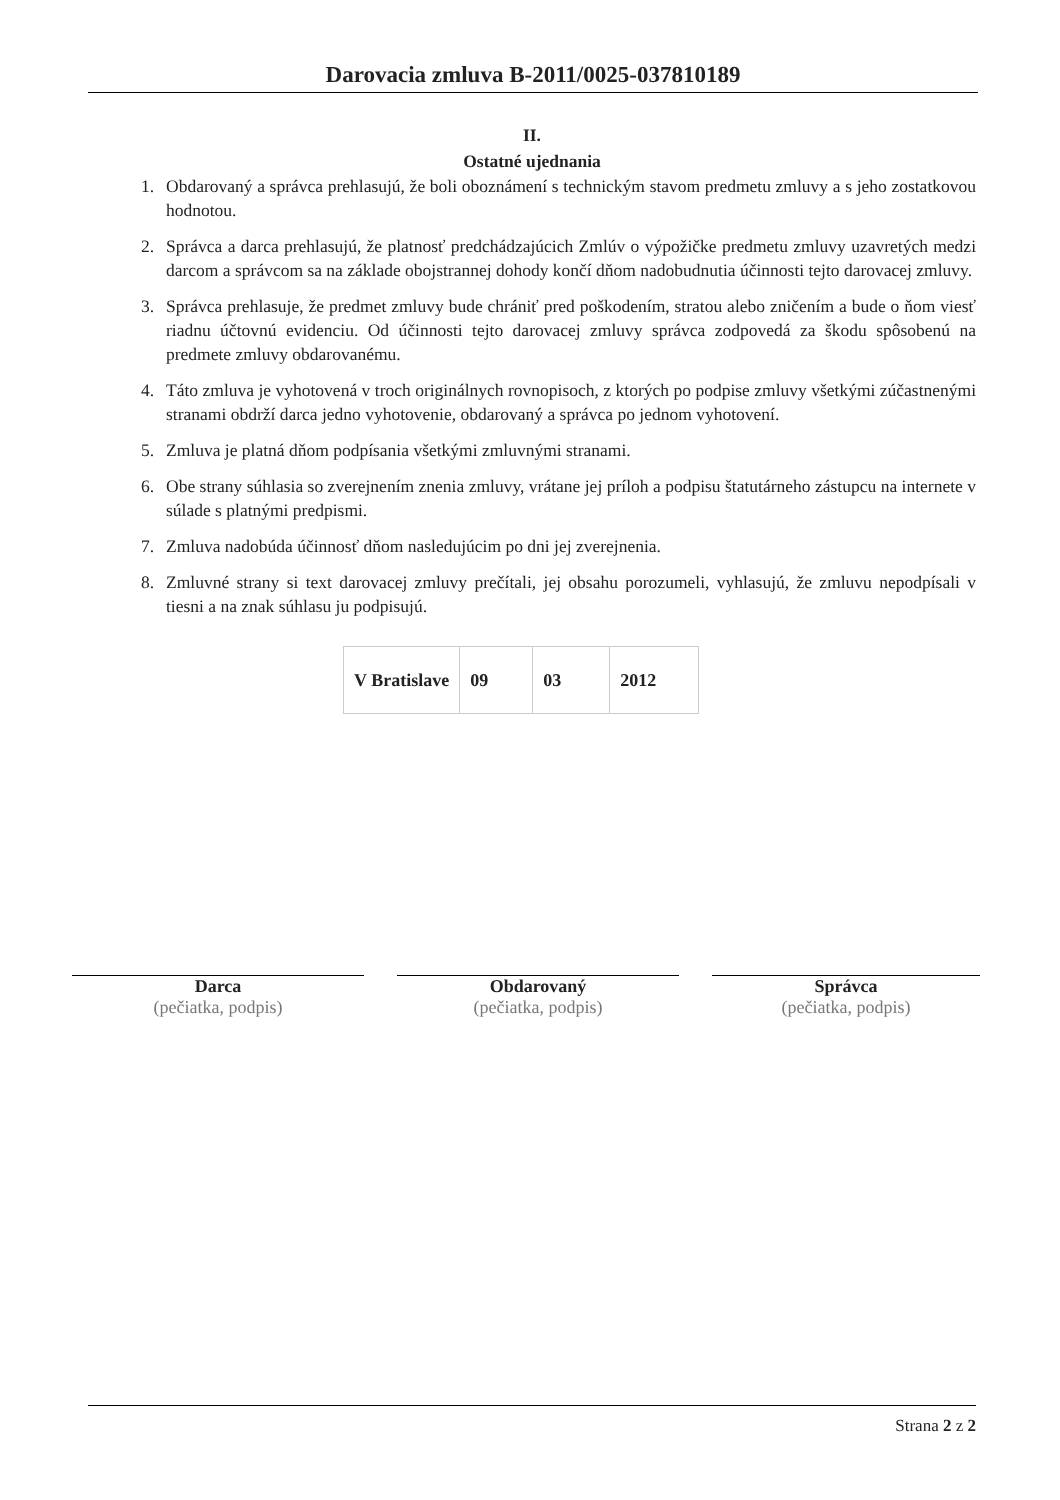Darovacia zmluva B-2011/0025-037810189
II.
Ostatné ujednania
1. Obdarovaný a správca prehlasujú, že boli oboznámení s technickým stavom predmetu zmluvy a s jeho zostatkovou hodnotou.
2. Správca a darca prehlasujú, že platnosť predchádzajúcich Zmlúv o výpožičke predmetu zmluvy uzavretých medzi darcom a správcom sa na základe obojstrannej dohody končí dňom nadobudnutia účinnosti tejto darovacej zmluvy.
3. Správca prehlasuje, že predmet zmluvy bude chrániť pred poškodením, stratou alebo zničením a bude o ňom viesť riadnu účtovnú evidenciu. Od účinnosti tejto darovacej zmluvy správca zodpovedá za škodu spôsobenú na predmete zmluvy obdarovanému.
4. Táto zmluva je vyhotovená v troch originálnych rovnopisoch, z ktorých po podpise zmluvy všetkými zúčastnenými stranami obdrží darca jedno vyhotovenie, obdarovaný a správca po jednom vyhotovení.
5. Zmluva je platná dňom podpísania všetkými zmluvnými stranami.
6. Obe strany súhlasia so zverejnením znenia zmluvy, vrátane jej príloh a podpisu štatutárneho zástupcu na internete v súlade s platnými predpismi.
7. Zmluva nadobúda účinnosť dňom nasledujúcim po dni jej zverejnenia.
8. Zmluvné strany si text darovacej zmluvy prečítali, jej obsahu porozumeli, vyhlasujú, že zmluvu nepodpísali v tiesni a na znak súhlasu ju podpisujú.
| V Bratislave | 09 | 03 | 2012 |
Darca
(pečiatka, podpis)
Obdarovaný
(pečiatka, podpis)
Správca
(pečiatka, podpis)
Strana 2 z 2